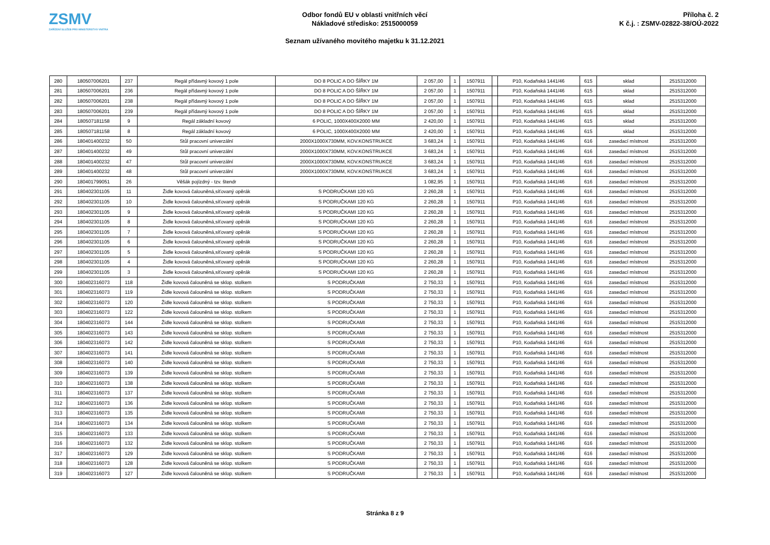ZSMV
ZAŘÍZENÍ SLUŽEB PRO MINISTERSTVO VNITRA
Odbor fondů EU v oblasti vnitřních věcí
Nákladové středisko: 2515000059
Seznam užívaného movitého majetku k 31.12.2021
Příloha č. 2
K č.j. : ZSMV-02822-38/OÚ-2022
| 280 | 180507006201 | 237 | Regál přídavný kovový 1 pole | DO 8 POLIC A DO ŠÍŘKY 1M | 2 057,00 | 1 | 1507911 | | P10, Kodaňská 1441/46 | 615 | sklad | 2515312000 |
| 281 | 180507006201 | 236 | Regál přídavný kovový 1 pole | DO 8 POLIC A DO ŠÍŘKY 1M | 2 057,00 | 1 | 1507911 | | P10, Kodaňská 1441/46 | 615 | sklad | 2515312000 |
| 282 | 180507006201 | 238 | Regál přídavný kovový 1 pole | DO 8 POLIC A DO ŠÍŘKY 1M | 2 057,00 | 1 | 1507911 | | P10, Kodaňská 1441/46 | 615 | sklad | 2515312000 |
| 283 | 180507006201 | 239 | Regál přídavný kovový 1 pole | DO 8 POLIC A DO ŠÍŘKY 1M | 2 057,00 | 1 | 1507911 | | P10, Kodaňská 1441/46 | 615 | sklad | 2515312000 |
| 284 | 180507181158 | 9 | Regál základní kovový | 6 POLIC, 1000X400X2000 MM | 2 420,00 | 1 | 1507911 | | P10, Kodaňská 1441/46 | 615 | sklad | 2515312000 |
| 285 | 180507181158 | 8 | Regál základní kovový | 6 POLIC, 1000X400X2000 MM | 2 420,00 | 1 | 1507911 | | P10, Kodaňská 1441/46 | 615 | sklad | 2515312000 |
| 286 | 180401400232 | 50 | Stůl pracovní univerzální | 2000X1000X730MM, KOV.KONSTRUKCE | 3 683,24 | 1 | 1507911 | | P10, Kodaňská 1441/46 | 616 | zasedací místnost | 2515312000 |
| 287 | 180401400232 | 49 | Stůl pracovní univerzální | 2000X1000X730MM, KOV.KONSTRUKCE | 3 683,24 | 1 | 1507911 | | P10, Kodaňská 1441/46 | 616 | zasedací místnost | 2515312000 |
| 288 | 180401400232 | 47 | Stůl pracovní univerzální | 2000X1000X730MM, KOV.KONSTRUKCE | 3 683,24 | 1 | 1507911 | | P10, Kodaňská 1441/46 | 616 | zasedací místnost | 2515312000 |
| 289 | 180401400232 | 48 | Stůl pracovní univerzální | 2000X1000X730MM, KOV.KONSTRUKCE | 3 683,24 | 1 | 1507911 | | P10, Kodaňská 1441/46 | 616 | zasedací místnost | 2515312000 |
| 290 | 180401799051 | 26 | Věšák pojízdný - tzv. štendr | | 1 082,95 | 1 | 1507911 | | P10, Kodaňská 1441/46 | 616 | zasedací místnost | 2515312000 |
| 291 | 180402301105 | 11 | Židle kovová čalouněná,síťovaný opěrák | S PODRUČKAMI 120 KG | 2 260,28 | 1 | 1507911 | | P10, Kodaňská 1441/46 | 616 | zasedací místnost | 2515312000 |
| 292 | 180402301105 | 10 | Židle kovová čalouněná,síťovaný opěrák | S PODRUČKAMI 120 KG | 2 260,28 | 1 | 1507911 | | P10, Kodaňská 1441/46 | 616 | zasedací místnost | 2515312000 |
| 293 | 180402301105 | 9 | Židle kovová čalouněná,síťovaný opěrák | S PODRUČKAMI 120 KG | 2 260,28 | 1 | 1507911 | | P10, Kodaňská 1441/46 | 616 | zasedací místnost | 2515312000 |
| 294 | 180402301105 | 8 | Židle kovová čalouněná,síťovaný opěrák | S PODRUČKAMI 120 KG | 2 260,28 | 1 | 1507911 | | P10, Kodaňská 1441/46 | 616 | zasedací místnost | 2515312000 |
| 295 | 180402301105 | 7 | Židle kovová čalouněná,síťovaný opěrák | S PODRUČKAMI 120 KG | 2 260,28 | 1 | 1507911 | | P10, Kodaňská 1441/46 | 616 | zasedací místnost | 2515312000 |
| 296 | 180402301105 | 6 | Židle kovová čalouněná,síťovaný opěrák | S PODRUČKAMI 120 KG | 2 260,28 | 1 | 1507911 | | P10, Kodaňská 1441/46 | 616 | zasedací místnost | 2515312000 |
| 297 | 180402301105 | 5 | Židle kovová čalouněná,síťovaný opěrák | S PODRUČKAMI 120 KG | 2 260,28 | 1 | 1507911 | | P10, Kodaňská 1441/46 | 616 | zasedací místnost | 2515312000 |
| 298 | 180402301105 | 4 | Židle kovová čalouněná,síťovaný opěrák | S PODRUČKAMI 120 KG | 2 260,28 | 1 | 1507911 | | P10, Kodaňská 1441/46 | 616 | zasedací místnost | 2515312000 |
| 299 | 180402301105 | 3 | Židle kovová čalouněná,síťovaný opěrák | S PODRUČKAMI 120 KG | 2 260,28 | 1 | 1507911 | | P10, Kodaňská 1441/46 | 616 | zasedací místnost | 2515312000 |
| 300 | 180402316073 | 118 | Židle kovová čalouněná se sklop. stolkem | S PODRUČKAMI | 2 750,33 | 1 | 1507911 | | P10, Kodaňská 1441/46 | 616 | zasedací místnost | 2515312000 |
| 301 | 180402316073 | 119 | Židle kovová čalouněná se sklop. stolkem | S PODRUČKAMI | 2 750,33 | 1 | 1507911 | | P10, Kodaňská 1441/46 | 616 | zasedací místnost | 2515312000 |
| 302 | 180402316073 | 120 | Židle kovová čalouněná se sklop. stolkem | S PODRUČKAMI | 2 750,33 | 1 | 1507911 | | P10, Kodaňská 1441/46 | 616 | zasedací místnost | 2515312000 |
| 303 | 180402316073 | 122 | Židle kovová čalouněná se sklop. stolkem | S PODRUČKAMI | 2 750,33 | 1 | 1507911 | | P10, Kodaňská 1441/46 | 616 | zasedací místnost | 2515312000 |
| 304 | 180402316073 | 144 | Židle kovová čalouněná se sklop. stolkem | S PODRUČKAMI | 2 750,33 | 1 | 1507911 | | P10, Kodaňská 1441/46 | 616 | zasedací místnost | 2515312000 |
| 305 | 180402316073 | 143 | Židle kovová čalouněná se sklop. stolkem | S PODRUČKAMI | 2 750,33 | 1 | 1507911 | | P10, Kodaňská 1441/46 | 616 | zasedací místnost | 2515312000 |
| 306 | 180402316073 | 142 | Židle kovová čalouněná se sklop. stolkem | S PODRUČKAMI | 2 750,33 | 1 | 1507911 | | P10, Kodaňská 1441/46 | 616 | zasedací místnost | 2515312000 |
| 307 | 180402316073 | 141 | Židle kovová čalouněná se sklop. stolkem | S PODRUČKAMI | 2 750,33 | 1 | 1507911 | | P10, Kodaňská 1441/46 | 616 | zasedací místnost | 2515312000 |
| 308 | 180402316073 | 140 | Židle kovová čalouněná se sklop. stolkem | S PODRUČKAMI | 2 750,33 | 1 | 1507911 | | P10, Kodaňská 1441/46 | 616 | zasedací místnost | 2515312000 |
| 309 | 180402316073 | 139 | Židle kovová čalouněná se sklop. stolkem | S PODRUČKAMI | 2 750,33 | 1 | 1507911 | | P10, Kodaňská 1441/46 | 616 | zasedací místnost | 2515312000 |
| 310 | 180402316073 | 138 | Židle kovová čalouněná se sklop. stolkem | S PODRUČKAMI | 2 750,33 | 1 | 1507911 | | P10, Kodaňská 1441/46 | 616 | zasedací místnost | 2515312000 |
| 311 | 180402316073 | 137 | Židle kovová čalouněná se sklop. stolkem | S PODRUČKAMI | 2 750,33 | 1 | 1507911 | | P10, Kodaňská 1441/46 | 616 | zasedací místnost | 2515312000 |
| 312 | 180402316073 | 136 | Židle kovová čalouněná se sklop. stolkem | S PODRUČKAMI | 2 750,33 | 1 | 1507911 | | P10, Kodaňská 1441/46 | 616 | zasedací místnost | 2515312000 |
| 313 | 180402316073 | 135 | Židle kovová čalouněná se sklop. stolkem | S PODRUČKAMI | 2 750,33 | 1 | 1507911 | | P10, Kodaňská 1441/46 | 616 | zasedací místnost | 2515312000 |
| 314 | 180402316073 | 134 | Židle kovová čalouněná se sklop. stolkem | S PODRUČKAMI | 2 750,33 | 1 | 1507911 | | P10, Kodaňská 1441/46 | 616 | zasedací místnost | 2515312000 |
| 315 | 180402316073 | 133 | Židle kovová čalouněná se sklop. stolkem | S PODRUČKAMI | 2 750,33 | 1 | 1507911 | | P10, Kodaňská 1441/46 | 616 | zasedací místnost | 2515312000 |
| 316 | 180402316073 | 132 | Židle kovová čalouněná se sklop. stolkem | S PODRUČKAMI | 2 750,33 | 1 | 1507911 | | P10, Kodaňská 1441/46 | 616 | zasedací místnost | 2515312000 |
| 317 | 180402316073 | 129 | Židle kovová čalouněná se sklop. stolkem | S PODRUČKAMI | 2 750,33 | 1 | 1507911 | | P10, Kodaňská 1441/46 | 616 | zasedací místnost | 2515312000 |
| 318 | 180402316073 | 128 | Židle kovová čalouněná se sklop. stolkem | S PODRUČKAMI | 2 750,33 | 1 | 1507911 | | P10, Kodaňská 1441/46 | 616 | zasedací místnost | 2515312000 |
| 319 | 180402316073 | 127 | Židle kovová čalouněná se sklop. stolkem | S PODRUČKAMI | 2 750,33 | 1 | 1507911 | | P10, Kodaňská 1441/46 | 616 | zasedací místnost | 2515312000 |
Stránka 8 z 9